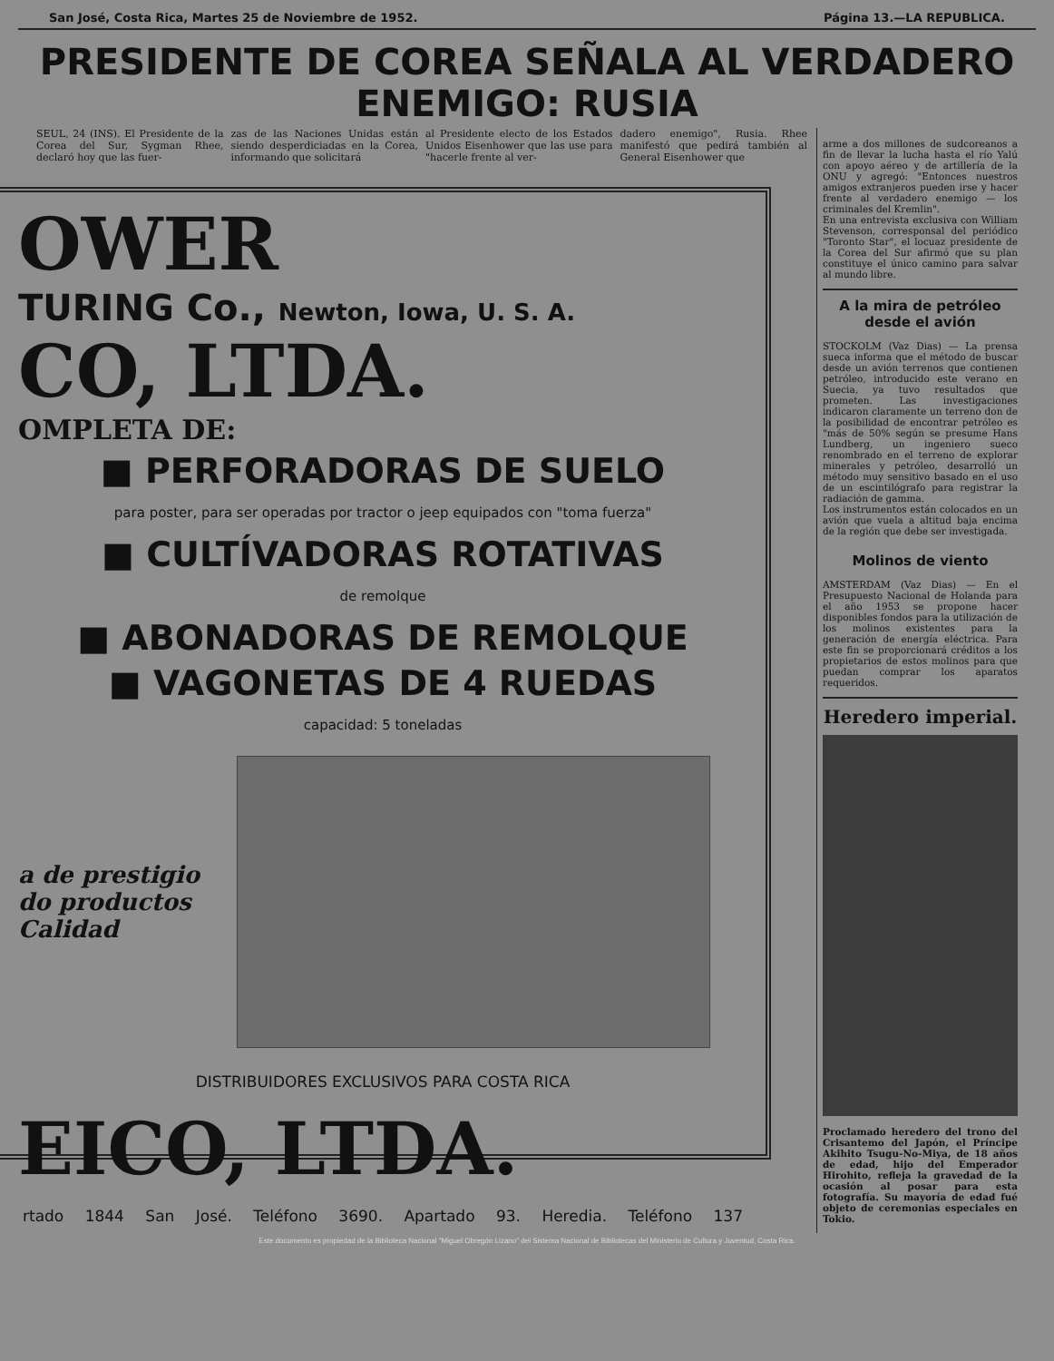San José, Costa Rica, Martes 25 de Noviembre de 1952. Página 13.—LA REPUBLICA.
PRESIDENTE DE COREA SEÑALA AL VERDADERO ENEMIGO: RUSIA
SEUL, 24 (INS). El Presidente de la Corea del Sur, Sygman Rhee, declaró hoy que las fuer-
zas de las Naciones Unidas están siendo desperdiciadas en la Corea, informando que solicitará
al Presidente electo de los Estados Unidos Eisenhower que las use para "hacerle frente al ver-
dadero enemigo", Rusia. Rhee manifestó que pedirá también al General Eisenhower que
OWER
TURING Co., Newton, Iowa, U. S. A.
CO, LTDA.
OMPLETA DE:
■ PERFORADORAS DE SUELO
para poster, para ser operadas por tractor o jeep equipados con "toma fuerza"
■ CULTÍVADORAS ROTATIVAS
de remolque
■ ABONADORAS DE REMOLQUE
■ VAGONETAS DE 4 RUEDAS
capacidad: 5 toneladas
a de prestigio do productos Calidad
DISTRIBUIDORES EXCLUSIVOS PARA COSTA RICA
EICO, LTDA.
rtado 1844 San José. Teléfono 3690. Apartado 93. Heredia. Teléfono 137
arme a dos millones de sudcoreanos a fin de llevar la lucha hasta el río Yalú con apoyo aéreo y de artillería de la ONU y agregó: "Entonces nuestros amigos extranjeros pueden irse y hacer frente al verdadero enemigo — los criminales del Kremlin".
En una entrevista exclusiva con William Stevenson, corresponsal del periódico "Toronto Star", el locuaz presidente de la Corea del Sur afirmó que su plan constituye el único camino para salvar al mundo libre.
A la mira de petróleo desde el avión
STOCKOLM (Vaz Dias) — La prensa sueca informa que el método de buscar desde un avión terrenos que contienen petróleo, introducido este verano en Suecia, ya tuvo resultados que prometen. Las investigaciones indicaron claramente un terreno don de la posibilidad de encontrar petróleo es "más de 50% según se presume Hans Lundberg, un ingeniero sueco renombrado en el terreno de explorar minerales y petróleo, desarrolló un método muy sensitivo basado en el uso de un escintilógrafo para registrar la radiación de gamma.
Los instrumentos están colocados en un avión que vuela a altitud baja encima de la región que debe ser investigada.
Molinos de viento
AMSTERDAM (Vaz Dias) — En el Presupuesto Nacional de Holanda para el año 1953 se propone hacer disponibles fondos para la utilización de los molinos existentes para la generación de energía eléctrica. Para este fin se proporcionará créditos a los propietarios de estos molinos para que puedan comprar los aparatos requeridos.
Heredero imperial.
Proclamado heredero del trono del Crisantemo del Japón, el Príncipe Akihito Tsugu-No-Miya, de 18 años de edad, hijo del Emperador Hirohito, refleja la gravedad de la ocasión al posar para esta fotografía. Su mayoría de edad fué objeto de ceremonias especiales en Tokio.
Este documento es propiedad de la Biblioteca Nacional "Miguel Obregón Lizano" del Sistema Nacional de Bibliotecas del Ministerio de Cultura y Juventud, Costa Rica.